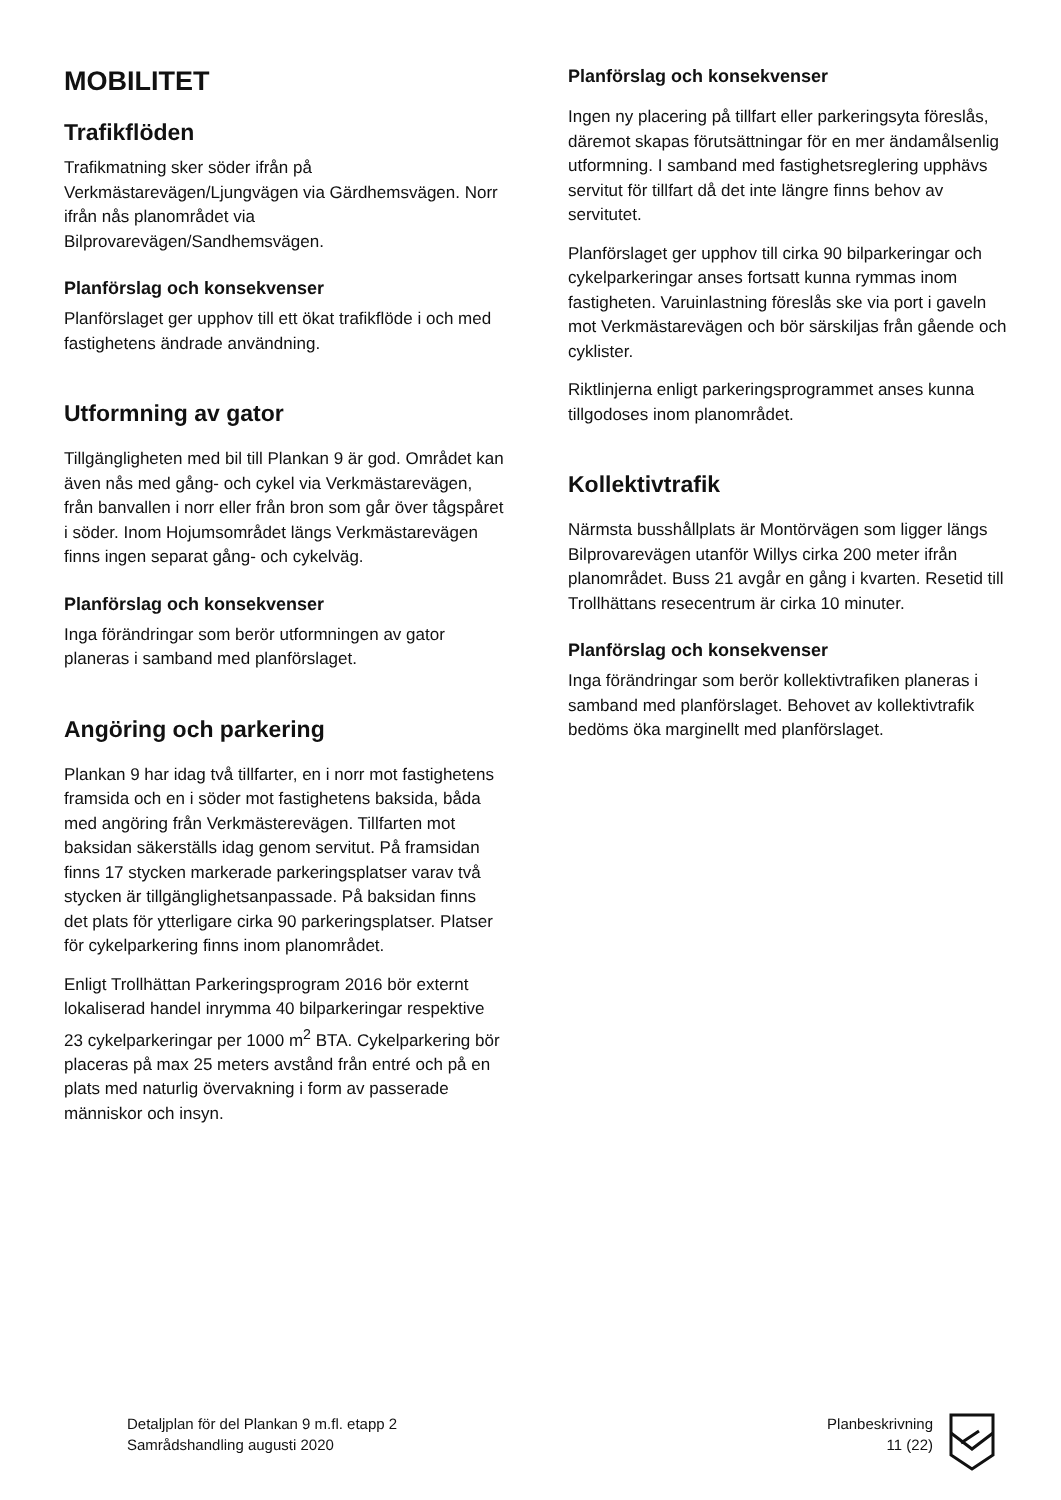MOBILITET
Trafikflöden
Trafikmatning sker söder ifrån på Verkmästarevägen/Ljungvägen via Gärdhemsvägen. Norr ifrån nås planområdet via Bilprovarevägen/Sandhemsvägen.
Planförslag och konsekvenser
Planförslaget ger upphov till ett ökat trafikflöde i och med fastighetens ändrade användning.
Utformning av gator
Tillgängligheten med bil till Plankan 9 är god. Området kan även nås med gång- och cykel via Verkmästarevägen, från banvallen i norr eller från bron som går över tågspåret i söder. Inom Hojumsområdet längs Verkmästarevägen finns ingen separat gång- och cykelväg.
Planförslag och konsekvenser
Inga förändringar som berör utformningen av gator planeras i samband med planförslaget.
Angöring och parkering
Plankan 9 har idag två tillfarter, en i norr mot fastighetens framsida och en i söder mot fastighetens baksida, båda med angöring från Verkmästerevägen. Tillfarten mot baksidan säkerställs idag genom servitut. På framsidan finns 17 stycken markerade parkeringsplatser varav två stycken är tillgänglighetsanpassade. På baksidan finns det plats för ytterligare cirka 90 parkeringsplatser. Platser för cykelparkering finns inom planområdet.
Enligt Trollhättan Parkeringsprogram 2016 bör externt lokaliserad handel inrymma 40 bilparkeringar respektive 23 cykelparkeringar per 1000 m<sup>2</sup> BTA. Cykelparkering bör placeras på max 25 meters avstånd från entré och på en plats med naturlig övervakning i form av passerade människor och insyn.
Planförslag och konsekvenser
Ingen ny placering på tillfart eller parkeringsyta föreslås, däremot skapas förutsättningar för en mer ändamålsenlig utformning. I samband med fastighetsreglering upphävs servitut för tillfart då det inte längre finns behov av servitutet.
Planförslaget ger upphov till cirka 90 bilparkeringar och cykelparkeringar anses fortsatt kunna rymmas inom fastigheten. Varuinlastning föreslås ske via port i gaveln mot Verkmästarevägen och bör särskiljas från gående och cyklister.
Riktlinjerna enligt parkeringsprogrammet anses kunna tillgodoses inom planområdet.
Kollektivtrafik
Närmsta busshållplats är Montörvägen som ligger längs Bilprovarevägen utanför Willys cirka 200 meter ifrån planområdet. Buss 21 avgår en gång i kvarten. Resetid till Trollhättans resecentrum är cirka 10 minuter.
Planförslag och konsekvenser
Inga förändringar som berör kollektivtrafiken planeras i samband med planförslaget. Behovet av kollektivtrafik bedöms öka marginellt med planförslaget.
Detaljplan för del Plankan 9 m.fl. etapp 2
Samrådshandling augusti 2020
Planbeskrivning
11 (22)